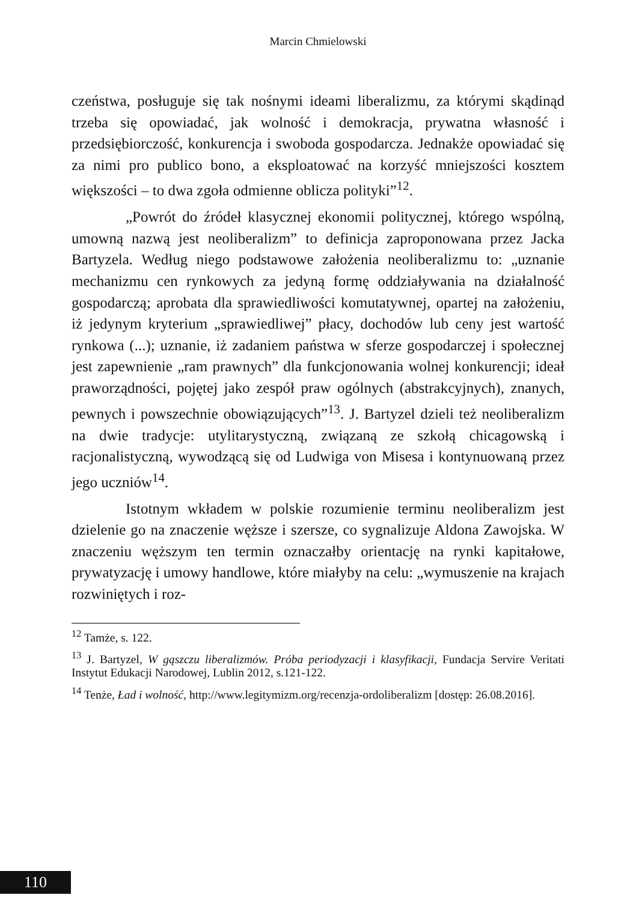Marcin Chmielowski
czeństwa, posługuje się tak nośnymi ideami liberalizmu, za którymi skądinąd trzeba się opowiadać, jak wolność i demokracja, prywatna własność i przedsiębiorczość, konkurencja i swoboda gospodarcza. Jednakże opowiadać się za nimi pro publico bono, a eksploatować na korzyść mniejszości kosztem większości – to dwa zgoła odmienne oblicza polityki”<sup>12</sup>.
„Powrót do źródeł klasycznej ekonomii politycznej, którego wspólną, umowną nazwą jest neoliberalizm” to definicja zaproponowana przez Jacka Bartyzela. Według niego podstawowe założenia neoliberalizmu to: „uznanie mechanizmu cen rynkowych za jedyną formę oddziaływania na działalność gospodarczą; aprobata dla sprawiedliwości komutatywnej, opartej na założeniu, iż jedynym kryterium „sprawiedliwej” płacy, dochodów lub ceny jest wartość rynkowa (...); uznanie, iż zadaniem państwa w sferze gospodarczej i społecznej jest zapewnienie „ram prawnych” dla funkcjonowania wolnej konkurencji; ideał praworządności, pojętej jako zespół praw ogólnych (abstrakcyjnych), znanych, pewnych i powszechnie obowiązujących”<sup>13</sup>. J. Bartyzel dzieli też neoliberalizm na dwie tradycje: utylitarystyczną, związaną ze szkołą chicagowską i racjonalistyczną, wywodzącą się od Ludwiga von Misesa i kontynuowaną przez jego uczniów<sup>14</sup>.
Istotnym wkładem w polskie rozumienie terminu neoliberalizm jest dzielenie go na znaczenie węższe i szersze, co sygnalizuje Aldona Zawojska. W znaczeniu węższym ten termin oznaczałby orientację na rynki kapitałowe, prywatyzację i umowy handlowe, które miałyby na celu: „wymuszenie na krajach rozwiniętych i roz-
<sup>12</sup> Tamże, s. 122.
<sup>13</sup> J. Bartyzel, W gąszczu liberalizmów. Próba periodyzacji i klasyfikacji, Fundacja Servire Veritati Instytut Edukacji Narodowej, Lublin 2012, s.121-122.
<sup>14</sup> Tenże, Ład i wolność, http://www.legitymizm.org/recenzja-ordoliberalizm [dostęp: 26.08.2016].
110